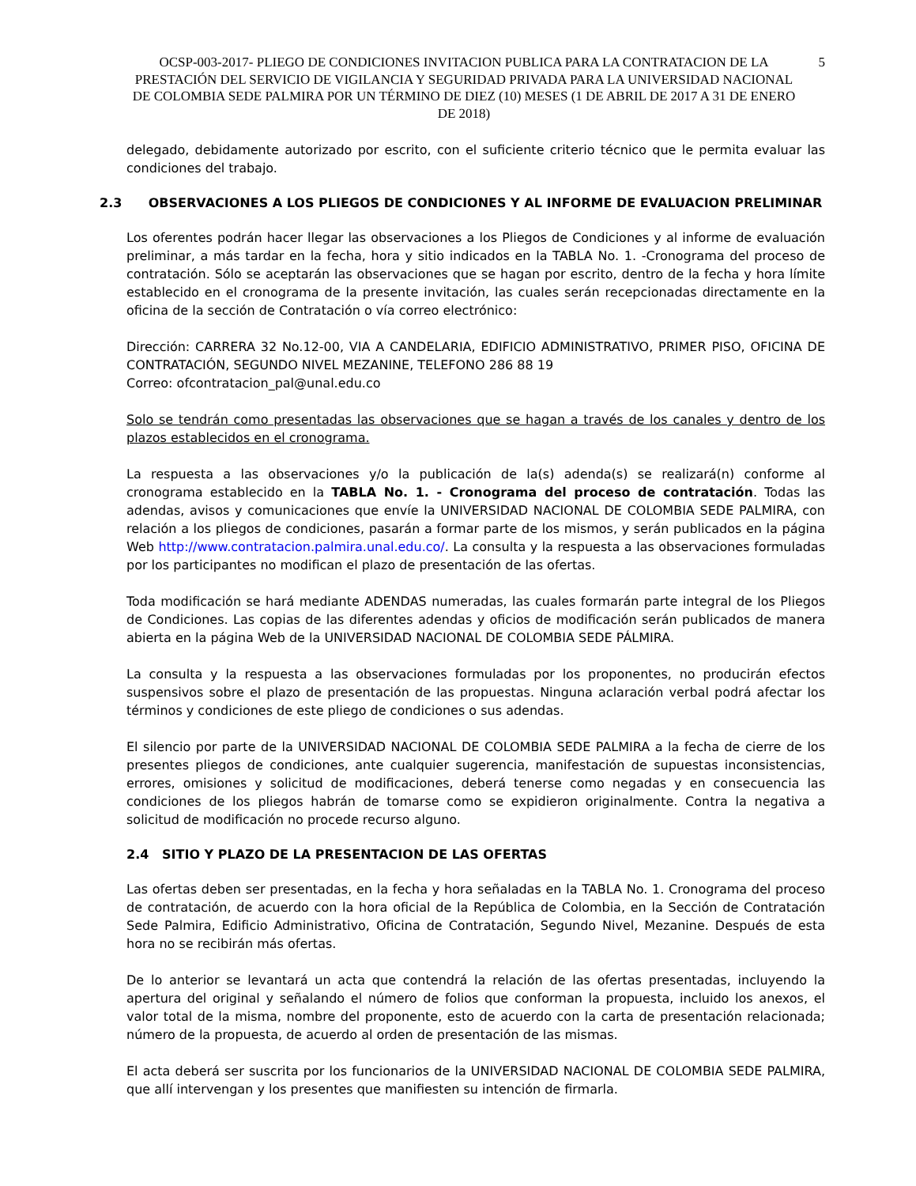OCSP-003-2017- PLIEGO DE CONDICIONES INVITACION PUBLICA PARA LA CONTRATACION DE LA PRESTACIÓN DEL SERVICIO DE VIGILANCIA Y SEGURIDAD PRIVADA PARA LA UNIVERSIDAD NACIONAL DE COLOMBIA SEDE PALMIRA POR UN TÉRMINO DE DIEZ (10) MESES (1 DE ABRIL DE 2017 A 31 DE ENERO DE 2018)
5
delegado, debidamente autorizado por escrito, con el suficiente criterio técnico que le permita evaluar las condiciones del trabajo.
2.3 OBSERVACIONES A LOS PLIEGOS DE CONDICIONES Y AL INFORME DE EVALUACION PRELIMINAR
Los oferentes podrán hacer llegar las observaciones a los Pliegos de Condiciones y al informe de evaluación preliminar, a más tardar en la fecha, hora y sitio indicados en la TABLA No. 1. -Cronograma del proceso de contratación. Sólo se aceptarán las observaciones que se hagan por escrito, dentro de la fecha y hora límite establecido en el cronograma de la presente invitación, las cuales serán recepcionadas directamente en la oficina de la sección de Contratación o vía correo electrónico:
Dirección: CARRERA 32 No.12-00, VIA A CANDELARIA, EDIFICIO ADMINISTRATIVO, PRIMER PISO, OFICINA DE CONTRATACIÓN, SEGUNDO NIVEL MEZANINE, TELEFONO 286 88 19
Correo: ofcontratacion_pal@unal.edu.co
Solo se tendrán como presentadas las observaciones que se hagan a través de los canales y dentro de los plazos establecidos en el cronograma.
La respuesta a las observaciones y/o la publicación de la(s) adenda(s) se realizará(n) conforme al cronograma establecido en la TABLA No. 1. - Cronograma del proceso de contratación. Todas las adendas, avisos y comunicaciones que envíe la UNIVERSIDAD NACIONAL DE COLOMBIA SEDE PALMIRA, con relación a los pliegos de condiciones, pasarán a formar parte de los mismos, y serán publicados en la página Web http://www.contratacion.palmira.unal.edu.co/. La consulta y la respuesta a las observaciones formuladas por los participantes no modifican el plazo de presentación de las ofertas.
Toda modificación se hará mediante ADENDAS numeradas, las cuales formarán parte integral de los Pliegos de Condiciones. Las copias de las diferentes adendas y oficios de modificación serán publicados de manera abierta en la página Web de la UNIVERSIDAD NACIONAL DE COLOMBIA SEDE PÁLMIRA.
La consulta y la respuesta a las observaciones formuladas por los proponentes, no producirán efectos suspensivos sobre el plazo de presentación de las propuestas. Ninguna aclaración verbal podrá afectar los términos y condiciones de este pliego de condiciones o sus adendas.
El silencio por parte de la UNIVERSIDAD NACIONAL DE COLOMBIA SEDE PALMIRA a la fecha de cierre de los presentes pliegos de condiciones, ante cualquier sugerencia, manifestación de supuestas inconsistencias, errores, omisiones y solicitud de modificaciones, deberá tenerse como negadas y en consecuencia las condiciones de los pliegos habrán de tomarse como se expidieron originalmente. Contra la negativa a solicitud de modificación no procede recurso alguno.
2.4 SITIO Y PLAZO DE LA PRESENTACION DE LAS OFERTAS
Las ofertas deben ser presentadas, en la fecha y hora señaladas en la TABLA No. 1. Cronograma del proceso de contratación, de acuerdo con la hora oficial de la República de Colombia, en la Sección de Contratación Sede Palmira, Edificio Administrativo, Oficina de Contratación, Segundo Nivel, Mezanine. Después de esta hora no se recibirán más ofertas.
De lo anterior se levantará un acta que contendrá la relación de las ofertas presentadas, incluyendo la apertura del original y señalando el número de folios que conforman la propuesta, incluido los anexos, el valor total de la misma, nombre del proponente, esto de acuerdo con la carta de presentación relacionada; número de la propuesta, de acuerdo al orden de presentación de las mismas.
El acta deberá ser suscrita por los funcionarios de la UNIVERSIDAD NACIONAL DE COLOMBIA SEDE PALMIRA, que allí intervengan y los presentes que manifiesten su intención de firmarla.